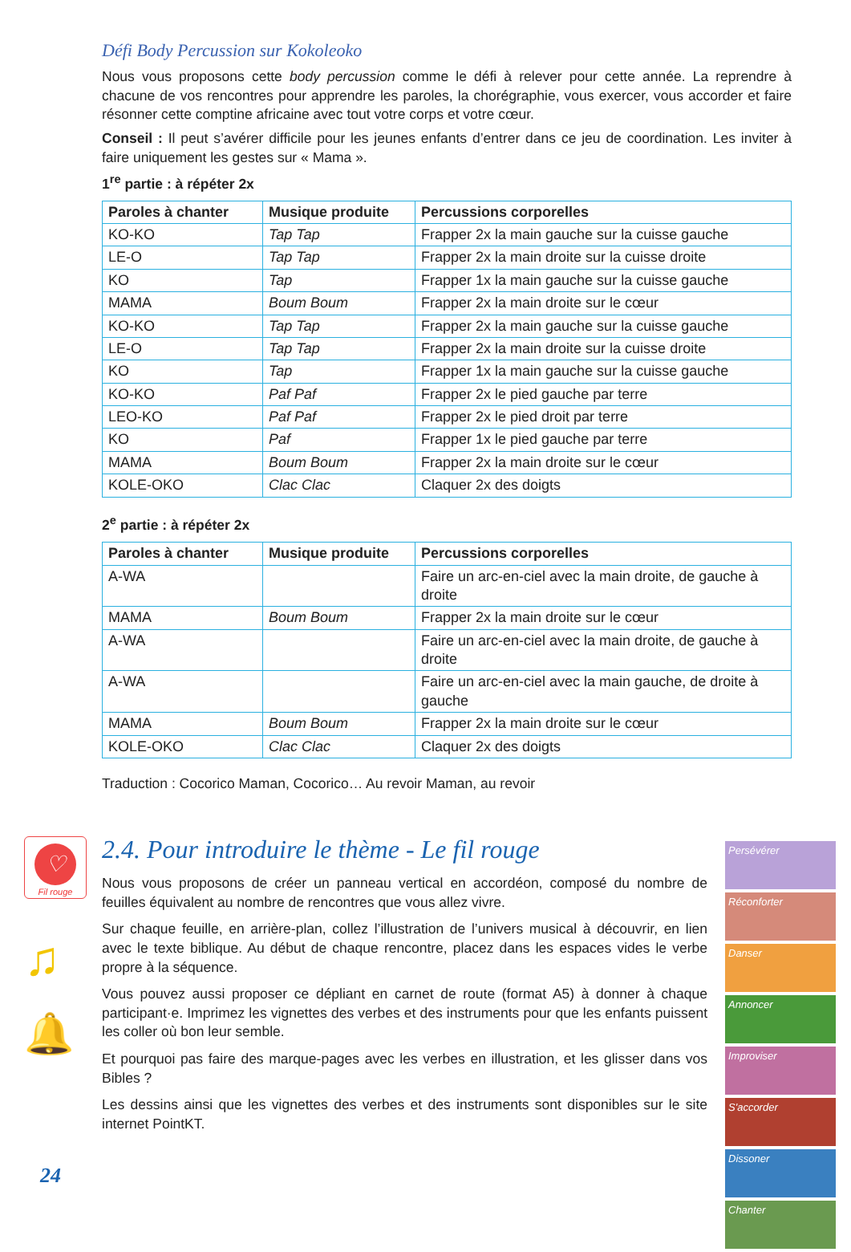Défi Body Percussion sur Kokoleoko
Nous vous proposons cette body percussion comme le défi à relever pour cette année. La reprendre à chacune de vos rencontres pour apprendre les paroles, la chorégraphie, vous exercer, vous accorder et faire résonner cette comptine africaine avec tout votre corps et votre cœur.
Conseil : Il peut s’avérer difficile pour les jeunes enfants d’entrer dans ce jeu de coordination. Les inviter à faire uniquement les gestes sur « Mama ».
1<sup>re</sup> partie : à répéter 2x
| Paroles à chanter | Musique produite | Percussions corporelles |
| --- | --- | --- |
| KO-KO | Tap Tap | Frapper 2x la main gauche sur la cuisse gauche |
| LE-O | Tap Tap | Frapper 2x la main droite sur la cuisse droite |
| KO | Tap | Frapper 1x la main gauche sur la cuisse gauche |
| MAMA | Boum Boum | Frapper 2x la main droite sur le cœur |
| KO-KO | Tap Tap | Frapper 2x la main gauche sur la cuisse gauche |
| LE-O | Tap Tap | Frapper 2x la main droite sur la cuisse droite |
| KO | Tap | Frapper 1x la main gauche sur la cuisse gauche |
| KO-KO | Paf Paf | Frapper 2x le pied gauche par terre |
| LEO-KO | Paf Paf | Frapper 2x le pied droit par terre |
| KO | Paf | Frapper 1x le pied gauche par terre |
| MAMA | Boum Boum | Frapper 2x la main droite sur le cœur |
| KOLE-OKO | Clac Clac | Claquer 2x des doigts |
2<sup>e</sup> partie : à répéter 2x
| Paroles à chanter | Musique produite | Percussions corporelles |
| --- | --- | --- |
| A-WA | | Faire un arc-en-ciel avec la main droite, de gauche à droite |
| MAMA | Boum Boum | Frapper 2x la main droite sur le cœur |
| A-WA | | Faire un arc-en-ciel avec la main droite, de gauche à droite |
| A-WA | | Faire un arc-en-ciel avec la main gauche, de droite à gauche |
| MAMA | Boum Boum | Frapper 2x la main droite sur le cœur |
| KOLE-OKO | Clac Clac | Claquer 2x des doigts |
Traduction : Cocorico Maman, Cocorico… Au revoir Maman, au revoir
♡
Fil rouge
♫
🔔
2.4. Pour introduire le thème - Le fil rouge
Nous vous proposons de créer un panneau vertical en accordéon, composé du nombre de feuilles équivalent au nombre de rencontres que vous allez vivre.
Sur chaque feuille, en arrière-plan, collez l’illustration de l’univers musical à découvrir, en lien avec le texte biblique. Au début de chaque rencontre, placez dans les espaces vides le verbe propre à la séquence.
Vous pouvez aussi proposer ce dépliant en carnet de route (format A5) à donner à chaque participant·e. Imprimez les vignettes des verbes et des instruments pour que les enfants puissent les coller où bon leur semble.
Et pourquoi pas faire des marque-pages avec les verbes en illustration, et les glisser dans vos Bibles ?
Les dessins ainsi que les vignettes des verbes et des instruments sont disponibles sur le site internet PointKT.
Persévérer
Réconforter
Danser
Annoncer
Improviser
S'accorder
Dissoner
Chanter
24